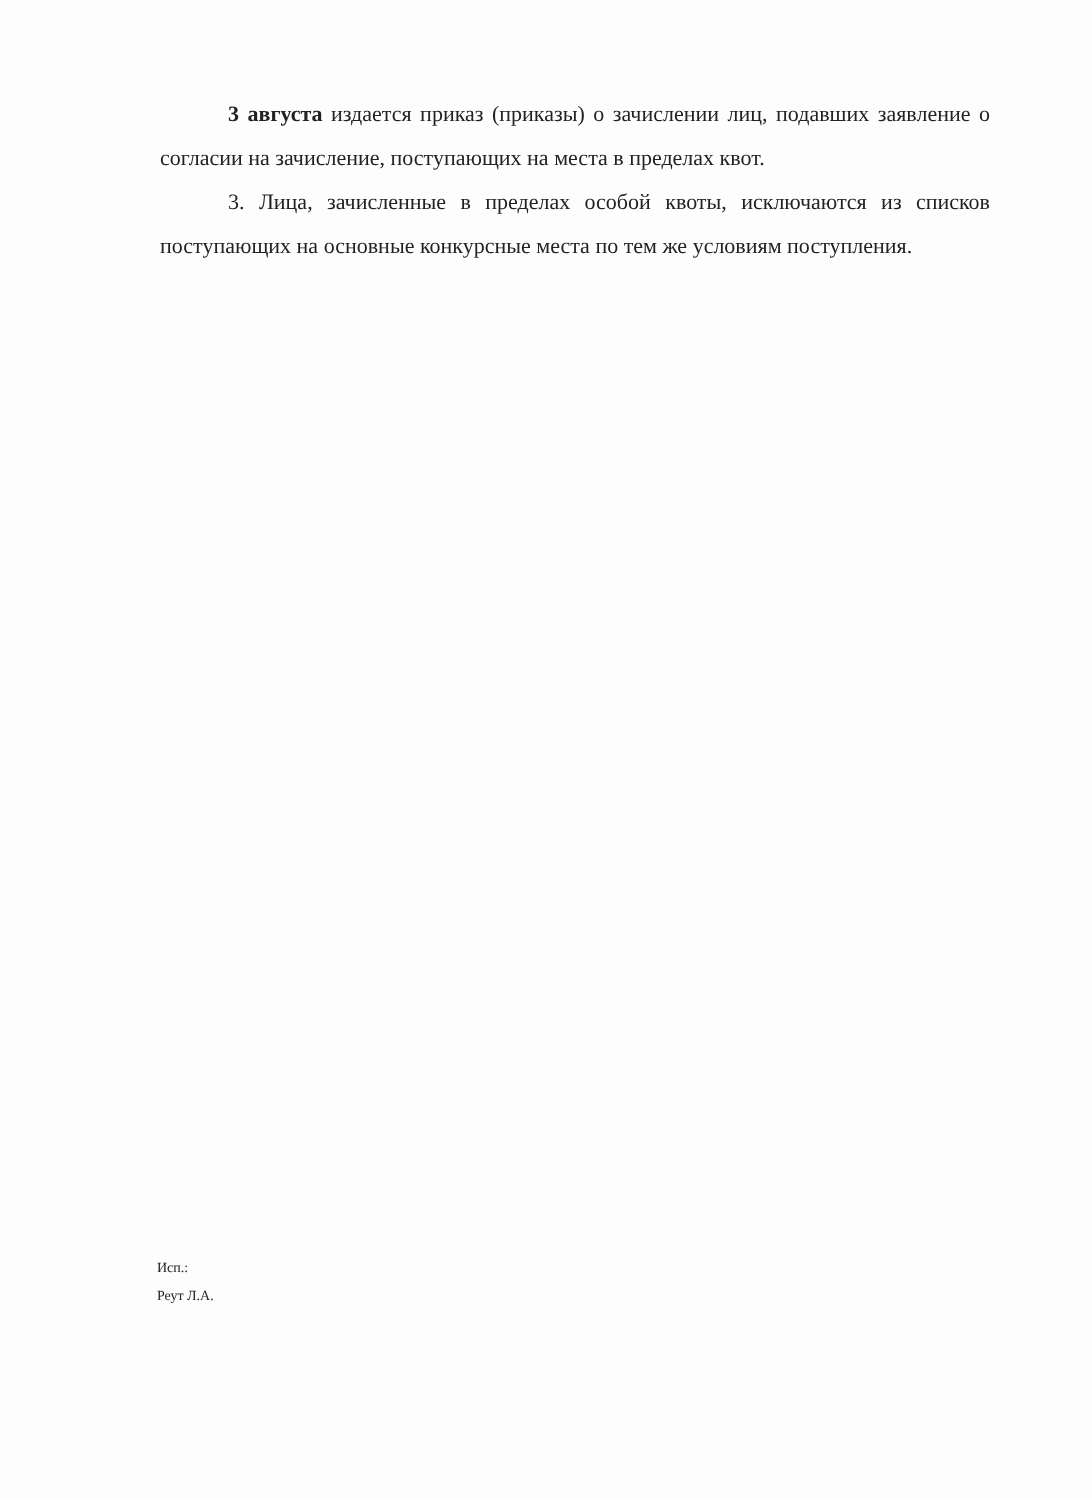3 августа издается приказ (приказы) о зачислении лиц, подавших заявление о согласии на зачисление, поступающих на места в пределах квот.
3. Лица, зачисленные в пределах особой квоты, исключаются из списков поступающих на основные конкурсные места по тем же условиям поступления.
Исп.:
Реут Л.А.